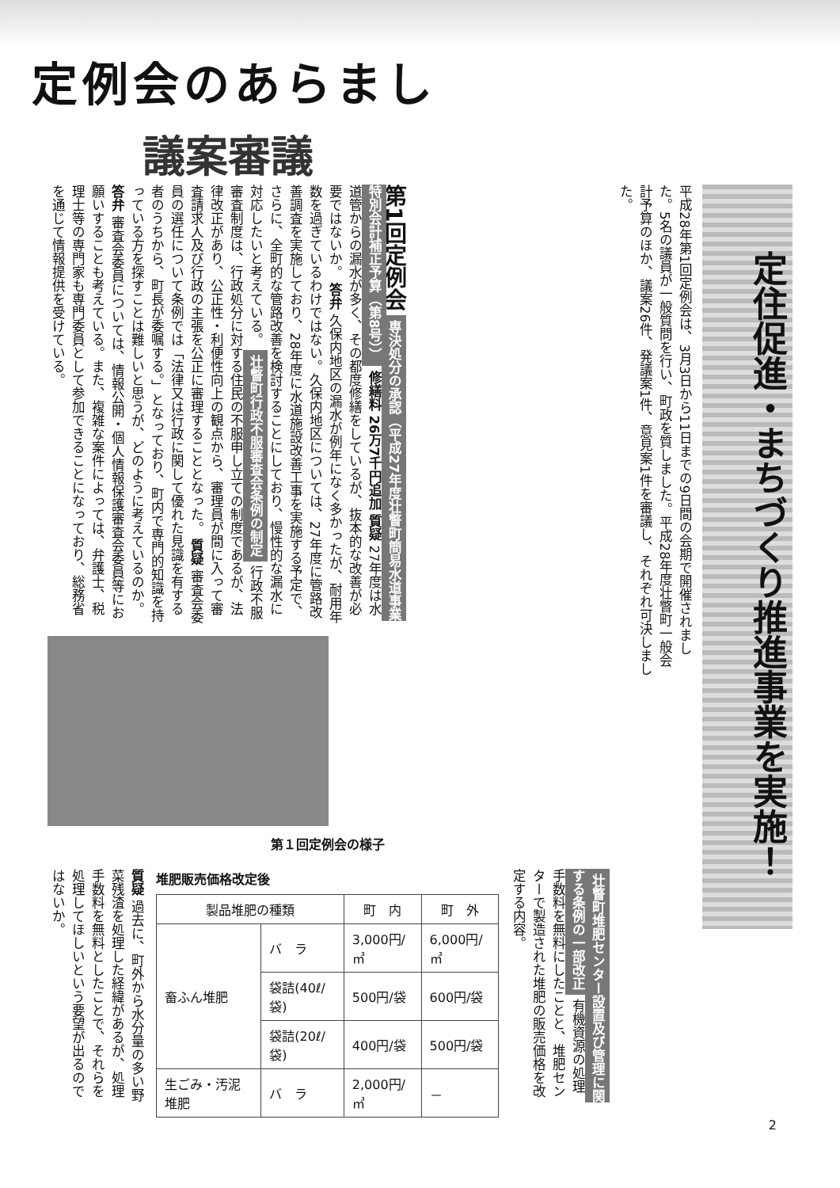定例会のあらまし
議案審議
定住促進・まちづくり推進事業を実施！
平成28年第1回定例会は、3月3日から11日までの9日間の会期で開催されました。5名の議員が一般質問を行い、町政を質しました。平成28年度壮瞥町一般会計予算のほか、議案26件、発議案1件、意見案1件を審議し、それぞれ可決しました。
第1回定例会 専決処分の承認（平成27年度壮瞥町簡易水道事業特別会計補正予算（第8号）） 修繕料 26万7千円追加 質疑 27年度は水道管からの漏水が多く、その都度修繕をしているが、抜本的な改善が必要ではないか。 答弁 久保内地区の漏水が例年になく多かったが、耐用年数を過ぎているわけではない。久保内地区については、27年度に管路改善調査を実施しており、28年度に水道施設改善工事を実施する予定で、さらに、全町的な管路改善を検討することにしており、慢性的な漏水に対応したいと考えている。 壮瞥町行政不服審査会条例の制定 行政不服審査制度は、行政処分に対する住民の不服申し立ての制度であるが、法律改正があり、公正性・利便性向上の観点から、審理員が間に入って審査請求人及び行政の主張を公正に審理することとなった。 質疑 審査会委員の選任について条例では「法律又は行政に関して優れた見識を有する者のうちから、町長が委嘱する。」となっており、町内で専門的知識を持っている方を探すことは難しいと思うが、どのように考えているのか。 答弁 審査会委員については、情報公開・個人情報保護審査会委員等にお願いすることも考えている。また、複雑な案件によっては、弁護士、税理士等の専門家も専門委員として参加できることになっており、総務省を通じて情報提供を受けている。
第１回定例会の様子
壮瞥町堆肥センター設置及び管理に関する条例の一部改正 有機資源の処理手数料を無料にしたことと、堆肥センターで製造された堆肥の販売価格を改定する内容。
堆肥販売価格改定後
| 製品堆肥の種類 | | 町 内 | 町 外 |
| --- | --- | --- | --- |
| 畜ふん堆肥 | バ ラ | 3,000円/㎥ | 6,000円/㎥ |
| | 袋詰(40ℓ/袋) | 500円/袋 | 600円/袋 |
| | 袋詰(20ℓ/袋) | 400円/袋 | 500円/袋 |
| 生ごみ・汚泥堆肥 | バ ラ | 2,000円/㎥ | － |
質疑 過去に、町外から水分量の多い野菜残渣を処理した経緯があるが、処理手数料を無料としたことで、それらを処理してほしいという要望が出るのではないか。
2